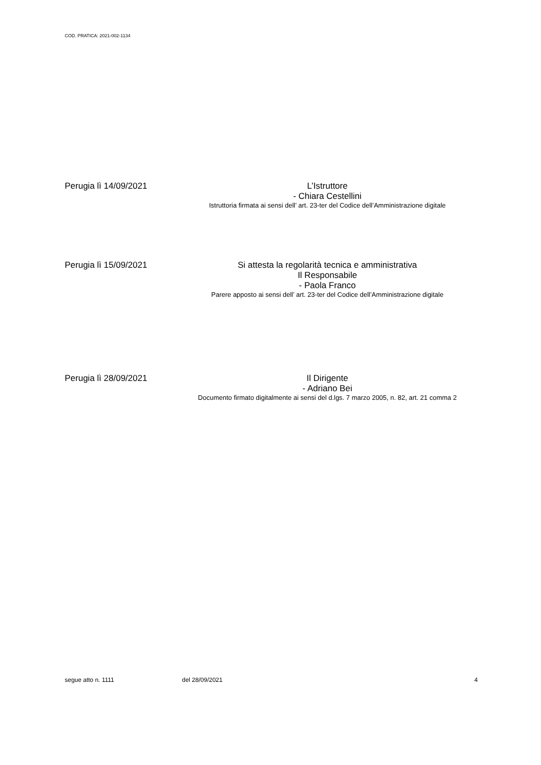COD. PRATICA: 2021-002-1134
Perugia lì 14/09/2021
L’Istruttore
- Chiara Cestellini
Istruttoria firmata ai sensi dell’ art. 23-ter del Codice dell’Amministrazione digitale
Perugia lì 15/09/2021
Si attesta la regolarità tecnica e amministrativa
Il Responsabile
- Paola Franco
Parere apposto ai sensi dell’ art. 23-ter del Codice dell’Amministrazione digitale
Perugia lì 28/09/2021
Il Dirigente
- Adriano Bei
Documento firmato digitalmente ai sensi del d.lgs. 7 marzo 2005, n. 82, art. 21 comma 2
segue atto n. 1111 del 28/09/2021 4